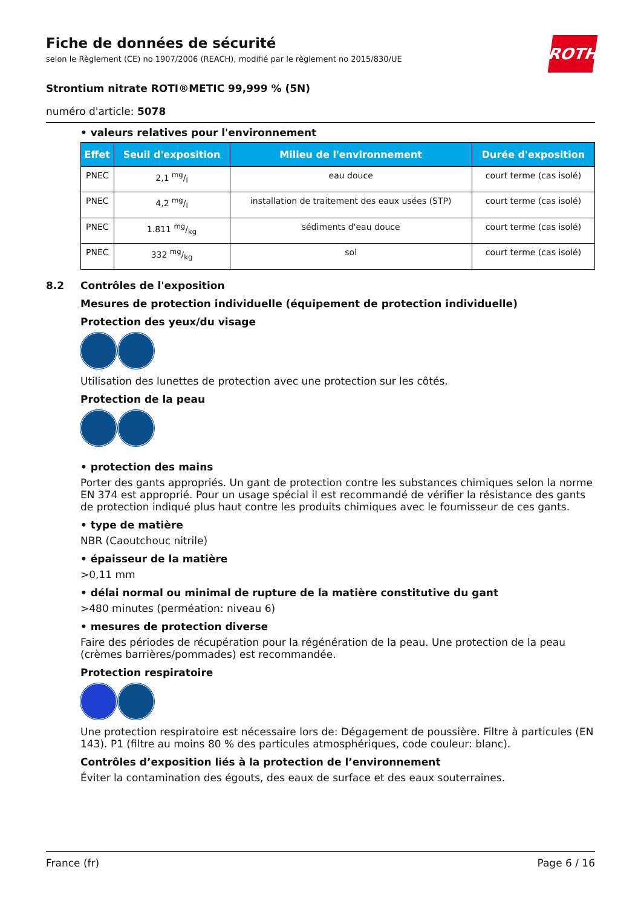ROTH
Fiche de données de sécurité
selon le Règlement (CE) no 1907/2006 (REACH), modifié par le règlement no 2015/830/UE
Strontium nitrate ROTI®METIC 99,999 % (5N)
numéro d'article: 5078
• valeurs relatives pour l'environnement
| Effet | Seuil d'exposition | Milieu de l'environnement | Durée d'exposition |
| --- | --- | --- | --- |
| PNEC | 2,1 mg/l | eau douce | court terme (cas isolé) |
| PNEC | 4,2 mg/l | installation de traitement des eaux usées (STP) | court terme (cas isolé) |
| PNEC | 1.811 mg/kg | sédiments d'eau douce | court terme (cas isolé) |
| PNEC | 332 mg/kg | sol | court terme (cas isolé) |
8.2 Contrôles de l'exposition
Mesures de protection individuelle (équipement de protection individuelle)
Protection des yeux/du visage
Utilisation des lunettes de protection avec une protection sur les côtés.
Protection de la peau
• protection des mains
Porter des gants appropriés. Un gant de protection contre les substances chimiques selon la norme EN 374 est approprié. Pour un usage spécial il est recommandé de vérifier la résistance des gants de protection indiqué plus haut contre les produits chimiques avec le fournisseur de ces gants.
• type de matière
NBR (Caoutchouc nitrile)
• épaisseur de la matière
>0,11 mm
• délai normal ou minimal de rupture de la matière constitutive du gant
>480 minutes (perméation: niveau 6)
• mesures de protection diverse
Faire des périodes de récupération pour la régénération de la peau. Une protection de la peau (crèmes barrières/pommades) est recommandée.
Protection respiratoire
Une protection respiratoire est nécessaire lors de: Dégagement de poussière. Filtre à particules (EN 143). P1 (filtre au moins 80 % des particules atmosphériques, code couleur: blanc).
Contrôles d’exposition liés à la protection de l’environnement
Éviter la contamination des égouts, des eaux de surface et des eaux souterraines.
France (fr) Page 6 / 16